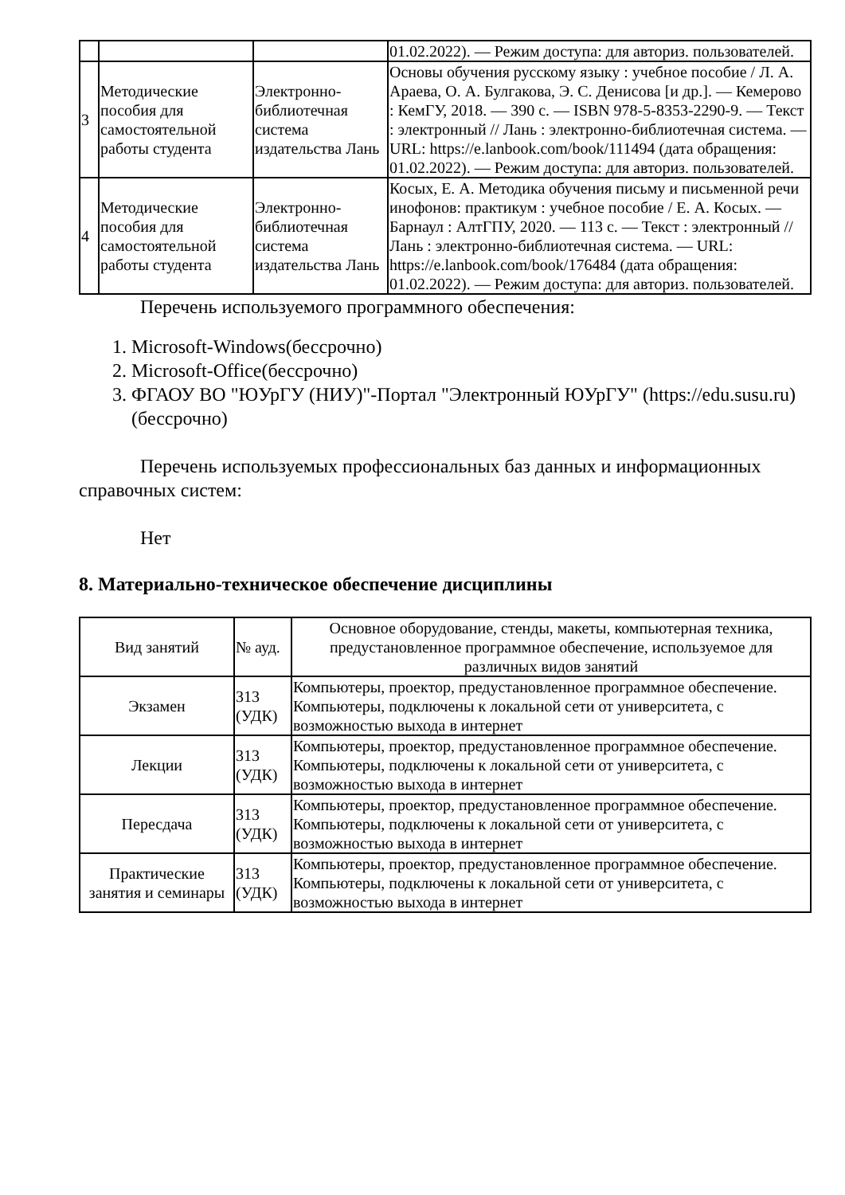| | | | 01.02.2022). — Режим доступа: для авториз. пользователей. |
| 3 | Методические пособия для самостоятельной работы студента | Электронно-библиотечная система издательства Лань | Основы обучения русскому языку : учебное пособие / Л. А. Араева, О. А. Булгакова, Э. С. Денисова [и др.]. — Кемерово : КемГУ, 2018. — 390 с. — ISBN 978-5-8353-2290-9. — Текст : электронный // Лань : электронно-библиотечная система. — URL: https://e.lanbook.com/book/111494 (дата обращения: 01.02.2022). — Режим доступа: для авториз. пользователей. |
| 4 | Методические пособия для самостоятельной работы студента | Электронно-библиотечная система издательства Лань | Косых, Е. А. Методика обучения письму и письменной речи инофонов: практикум : учебное пособие / Е. А. Косых. — Барнаул : АлтГПУ, 2020. — 113 с. — Текст : электронный // Лань : электронно-библиотечная система. — URL: https://e.lanbook.com/book/176484 (дата обращения: 01.02.2022). — Режим доступа: для авториз. пользователей. |
Перечень используемого программного обеспечения:
1. Microsoft-Windows(бессрочно)
2. Microsoft-Office(бессрочно)
3. ФГАОУ ВО "ЮУрГУ (НИУ)"-Портал "Электронный ЮУрГУ" (https://edu.susu.ru)(бессрочно)
Перечень используемых профессиональных баз данных и информационных справочных систем:
Нет
8. Материально-техническое обеспечение дисциплины
| Вид занятий | № ауд. | Основное оборудование, стенды, макеты, компьютерная техника, предустановленное программное обеспечение, используемое для различных видов занятий |
| --- | --- | --- |
| Экзамен | 313 (УДК) | Компьютеры, проектор, предустановленное программное обеспечение. Компьютеры, подключены к локальной сети от университета, с возможностью выхода в интернет |
| Лекции | 313 (УДК) | Компьютеры, проектор, предустановленное программное обеспечение. Компьютеры, подключены к локальной сети от университета, с возможностью выхода в интернет |
| Пересдача | 313 (УДК) | Компьютеры, проектор, предустановленное программное обеспечение. Компьютеры, подключены к локальной сети от университета, с возможностью выхода в интернет |
| Практические занятия и семинары | 313 (УДК) | Компьютеры, проектор, предустановленное программное обеспечение. Компьютеры, подключены к локальной сети от университета, с возможностью выхода в интернет |